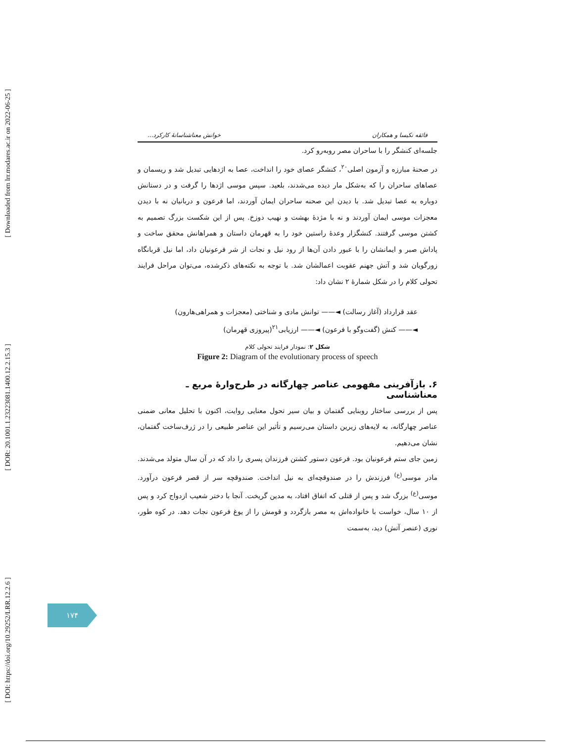[ Downloaded from lrr.modares.ac.ir on 2022-06-25 ]
[ DOR: 20.1001.1.23223081.1400.12.2.15.3 ]
[ DOI: https://doi.org/10.29252/LRR.12.2.6 ]
فائقه نکیسا و همکاران خوانش معناشناسانهٔ کارکرد...
جلسه‌ای کنشگر را با ساحران مصر روبه‌رو کرد.
در صحنهٔ مبارزه و آزمون اصلی<sup>۲۰</sup>، کنشگر عصای خود را انداخت، عصا به اژدهایی تبدیل شد و ریسمان و عصاهای ساحران را که به‌شکل مار دیده می‌شدند، بلعید. سپس موسی اژدها را گرفت و در دستانش دوباره به عصا تبدیل شد. با دیدن این صحنه ساحران ایمان آوردند، اما فرعون و دربانیان نه با دیدن معجزات موسی ایمان آوردند و نه با مژدهٔ بهشت و نهیب دوزخ. پس از این شکست بزرگ تصمیم به کشتن موسی گرفتند. کنشگزار وعدهٔ راستین خود را به قهرمان داستان و همراهانش محقق ساخت و پاداش صبر و ایمانشان را با عبور دادن آن‌ها از رود نیل و نجات از شر فرعونیان داد، اما نیل قربانگاه زورگویان شد و آتش جهنم عقوبت اعمالشان شد. با توجه به نکته‌های ذکرشده، می‌توان مراحل فرایند تحولی کلام را در شکل شمارهٔ ۲ نشان داد:
عقد قرارداد (آغاز رسالت) ◄—— توانش مادی و شناختی (معجزات و همراهی‌هارون)
◄—— کنش (گفت‌وگو با فرعون) ◄—— ارزیابی<sup>۲۱</sup>(پیروزی قهرمان)
شکل ۲: نمودار فرایند تحولی کلام
Figure 2: Diagram of the evolutionary process of speech
۶. بازآفرینی مفهومی عناصر چهارگانه در طرح‌وارهٔ مربع ـ معناشناسی
پس از بررسی ساختار روبنایی گفتمان و بیان سیر تحول معنایی روایت، اکنون با تحلیل معانی ضمنی عناصر چهارگانه، به لایه‌های زیرین داستان می‌رسیم و تأثیر این عناصر طبیعی را در ژرف‌ساخت گفتمان، نشان می‌دهیم.
زمین جای ستم فرعونیان بود. فرعون دستور کشتن فرزندان پسری را داد که در آن سال متولد می‌شدند. مادر موسی<sup>(ع)</sup> فرزندش را در صندوقچه‌ای به نیل انداخت. صندوقچه سر از قصر فرعون درآورد. موسی<sup>(ع)</sup> بزرگ شد و پس از قتلی که اتفاق افتاد، به مدین گریخت. آنجا با دختر شعیب ازدواج کرد و پس از ۱۰ سال، خواست با خانواده‌اش به مصر بازگردد و قومش را از یوغ فرعون نجات دهد. در کوه طور، نوری (عنصر آتش) دید، به‌سمت
۱۷۴